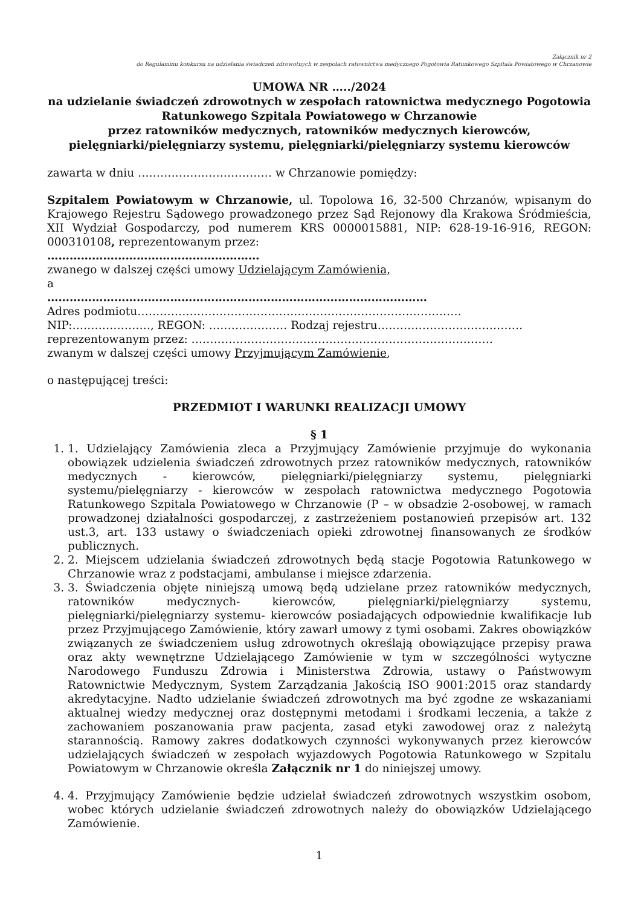Załącznik nr 2
do Regulaminu konkursu na udzielania świadczeń zdrowotnych w zespołach ratownictwa medycznego Pogotowia Ratunkowego Szpitala Powiatowego w Chrzanowie
UMOWA NR …../2024
na udzielanie świadczeń zdrowotnych w zespołach ratownictwa medycznego Pogotowia Ratunkowego Szpitala Powiatowego w Chrzanowie
przez ratowników medycznych, ratowników medycznych kierowców, pielęgniarki/pielęgniarzy systemu, pielęgniarki/pielęgniarzy systemu kierowców
zawarta w dniu ……………………………… w Chrzanowie pomiędzy:
Szpitalem Powiatowym w Chrzanowie, ul. Topolowa 16, 32-500 Chrzanów, wpisanym do Krajowego Rejestru Sądowego prowadzonego przez Sąd Rejonowy dla Krakowa Śródmieścia, XII Wydział Gospodarczy, pod numerem KRS 0000015881, NIP: 628-19-16-916, REGON: 000310108, reprezentowanym przez:
…………………………………………………
zwanego w dalszej części umowy Udzielającym Zamówienia,
a
…………………………………………………………………………………………
Adres podmiotu……………………………………………………………………………
NIP:…………………, REGON: ………………… Rodzaj rejestru…………………………………
reprezentowanym przez: ………………………………………………………………………
zwanym w dalszej części umowy Przyjmującym Zamówienie,
o następującej treści:
PRZEDMIOT I WARUNKI REALIZACJI UMOWY
§ 1
1. 1. Udzielający Zamówienia zleca a Przyjmujący Zamówienie przyjmuje do wykonania obowiązek udzielenia świadczeń zdrowotnych przez ratowników medycznych, ratowników medycznych - kierowców, pielęgniarki/pielęgniarzy systemu, pielęgniarki systemu/pielęgniarzy - kierowców w zespołach ratownictwa medycznego Pogotowia Ratunkowego Szpitala Powiatowego w Chrzanowie (P – w obsadzie 2-osobowej, w ramach prowadzonej działalności gospodarczej, z zastrzeżeniem postanowień przepisów art. 132 ust.3, art. 133 ustawy o świadczeniach opieki zdrowotnej finansowanych ze środków publicznych.
2. 2. Miejscem udzielania świadczeń zdrowotnych będą stacje Pogotowia Ratunkowego w Chrzanowie wraz z podstacjami, ambulanse i miejsce zdarzenia.
3. 3. Świadczenia objęte niniejszą umową będą udzielane przez ratowników medycznych, ratowników medycznych- kierowców, pielęgniarki/pielęgniarzy systemu, pielęgniarki/pielęgniarzy systemu- kierowców posiadających odpowiednie kwalifikacje lub przez Przyjmującego Zamówienie, który zawarł umowy z tymi osobami. Zakres obowiązków związanych ze świadczeniem usług zdrowotnych określają obowiązujące przepisy prawa oraz akty wewnętrzne Udzielającego Zamówienie w tym w szczególności wytyczne Narodowego Funduszu Zdrowia i Ministerstwa Zdrowia, ustawy o Państwowym Ratownictwie Medycznym, System Zarządzania Jakością ISO 9001:2015 oraz standardy akredytacyjne. Nadto udzielanie świadczeń zdrowotnych ma być zgodne ze wskazaniami aktualnej wiedzy medycznej oraz dostępnymi metodami i środkami leczenia, a także z zachowaniem poszanowania praw pacjenta, zasad etyki zawodowej oraz z należytą starannością. Ramowy zakres dodatkowych czynności wykonywanych przez kierowców udzielających świadczeń w zespołach wyjazdowych Pogotowia Ratunkowego w Szpitalu Powiatowym w Chrzanowie określa Załącznik nr 1 do niniejszej umowy.
4. 4. Przyjmujący Zamówienie będzie udzielał świadczeń zdrowotnych wszystkim osobom, wobec których udzielanie świadczeń zdrowotnych należy do obowiązków Udzielającego Zamówienie.
1